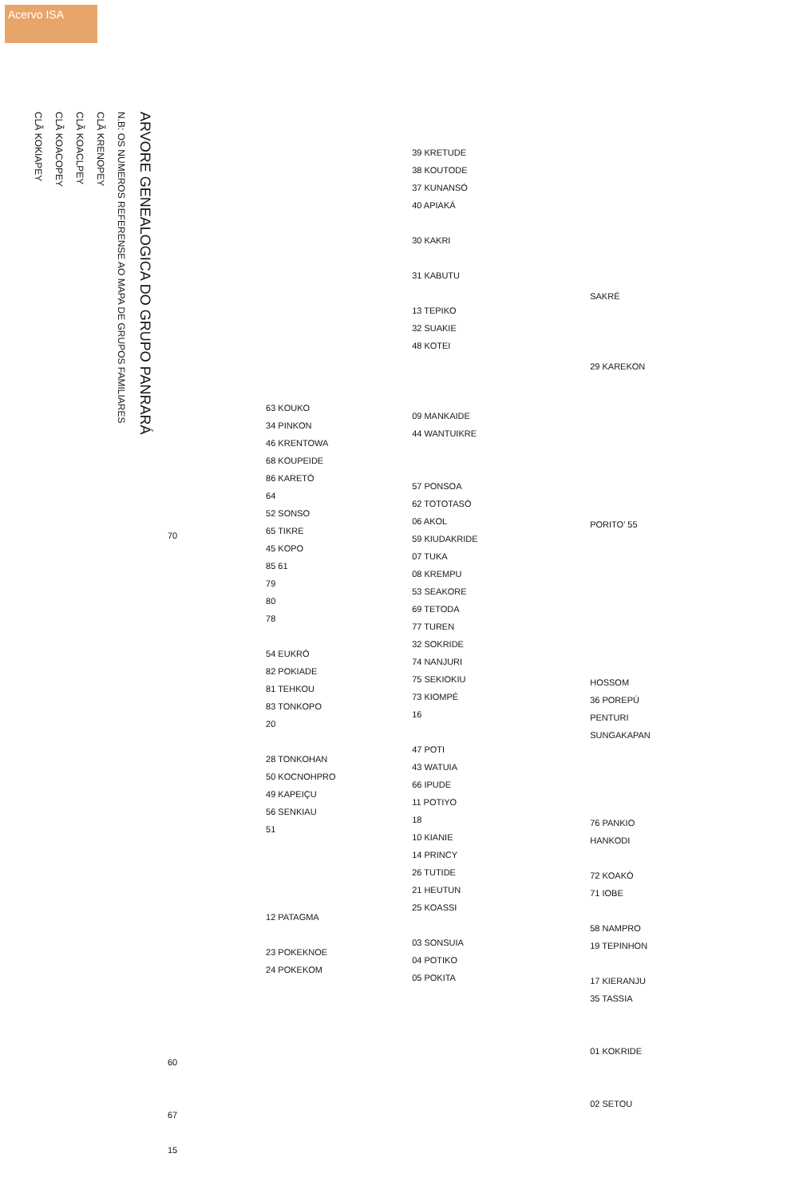Acervo ISA
ARVORE GENEALOGICA DO GRUPO PANRARÁ
N.B: OS NUMEROS REFERENSE AO MAPA DE GRUPOS FAMILIARES
CLÃ KRENOPEY
CLÃ KOACLPEY
CLÃ KOACOPEY
CLÃ KOKIAPEY
70
60
67
15
63 KOUKO
34 PINKON
46 KRENTOWA
68 KOUPEIDE
86 KARETÓ
64
52 SONSO
65 TIKRE
45 KOPO
85 61
79
80
78
54 EUKRÓ
82 POKIADE
81 TEHKOU
83 TONKOPO
20
28 TONKOHAN
50 KOCNOHPRO
49 KAPEIÇU
56 SENKIAU
51
12 PATAGMA
23 POKEKNOE
24 POKEKOM
39 KRETUDE
38 KOUTODE
37 KUNANSÓ
40 APIAKÁ
30 KAKRI
31 KABUTU
13 TEPIKO
32 SUAKIE
48 KOTEI
09 MANKAIDE
44 WANTUIKRE
57 PONSOA
62 TOTOTASÓ
06 AKOL
59 KIUDAKRIDE
07 TUKA
08 KREMPU
53 SEAKORE
69 TETODA
77 TUREN
32 SOKRIDE
74 NANJURI
75 SEKIOKIU
73 KIOMPÉ
16
47 POTI
43 WATUIA
66 IPUDE
11 POTIYO
18
10 KIANIE
14 PRINCY
26 TUTIDE
21 HEUTUN
25 KOASSI
03 SONSUIA
04 POTIKO
05 POKITA
SAKRÉ
29 KAREKON
PORITO' 55
HOSSOM
36 POREPÚ
PENTURI
SUNGAKAPAN
76 PANKIO
HANKODI
72 KOAKÓ
71 IOBE
58 NAMPRO
19 TEPINHON
17 KIERANJU
35 TASSIA
01 KOKRIDE
02 SETOU